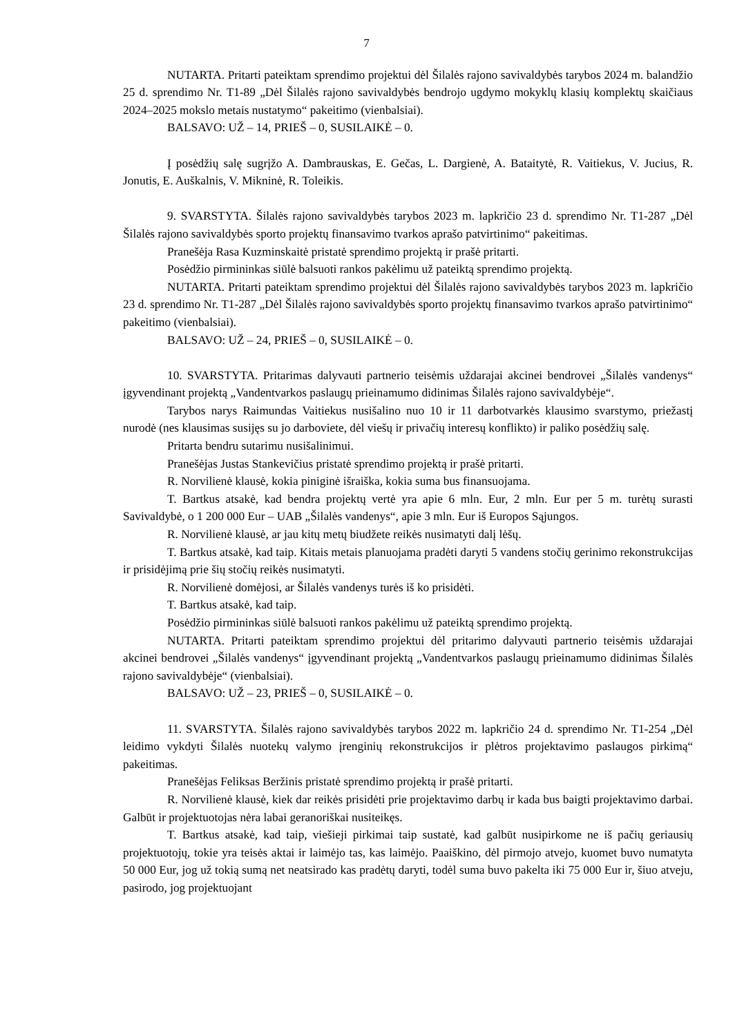7
NUTARTA. Pritarti pateiktam sprendimo projektui dėl Šilalės rajono savivaldybės tarybos 2024 m. balandžio 25 d. sprendimo Nr. T1-89 „Dėl Šilalės rajono savivaldybės bendrojo ugdymo mokyklų klasių komplektų skaičiaus 2024–2025 mokslo metais nustatymo“ pakeitimo (vienbalsiai).
BALSAVO: UŽ – 14, PRIEŠ – 0, SUSILAIKĖ – 0.
Į posėdžių salę sugrįžo A. Dambrauskas, E. Gečas, L. Dargienė, A. Bataitytė, R. Vaitiekus, V. Jucius, R. Jonutis, E. Auškalnis, V. Mikninė, R. Toleikis.
9. SVARSTYTA. Šilalės rajono savivaldybės tarybos 2023 m. lapkričio 23 d. sprendimo Nr. T1-287 „Dėl Šilalės rajono savivaldybės sporto projektų finansavimo tvarkos aprašo patvirtinimo“ pakeitimas.
Pranešėja Rasa Kuzminskaitė pristatė sprendimo projektą ir prašė pritarti.
Posėdžio pirmininkas siūlė balsuoti rankos pakėlimu už pateiktą sprendimo projektą.
NUTARTA. Pritarti pateiktam sprendimo projektui dėl Šilalės rajono savivaldybės tarybos 2023 m. lapkričio 23 d. sprendimo Nr. T1-287 „Dėl Šilalės rajono savivaldybės sporto projektų finansavimo tvarkos aprašo patvirtinimo“ pakeitimo (vienbalsiai).
BALSAVO: UŽ – 24, PRIEŠ – 0, SUSILAIKĖ – 0.
10. SVARSTYTA. Pritarimas dalyvauti partnerio teisėmis uždarajai akcinei bendrovei „Šilalės vandenys“ įgyvendinant projektą „Vandentvarkos paslaugų prieinamumo didinimas Šilalės rajono savivaldybėje“.
Tarybos narys Raimundas Vaitiekus nusišalino nuo 10 ir 11 darbotvarkės klausimo svarstymo, priežastį nurodė (nes klausimas susijęs su jo darboviete, dėl viešų ir privačių interesų konflikto) ir paliko posėdžių salę.
Pritarta bendru sutarimu nusišalinimui.
Pranešėjas Justas Stankevičius pristatė sprendimo projektą ir prašė pritarti.
R. Norvilienė klausė, kokia piniginė išraiška, kokia suma bus finansuojama.
T. Bartkus atsakė, kad bendra projektų vertė yra apie 6 mln. Eur, 2 mln. Eur per 5 m. turėtų surasti Savivaldybė, o 1 200 000 Eur – UAB „Šilalės vandenys“, apie 3 mln. Eur iš Europos Sąjungos.
R. Norvilienė klausė, ar jau kitų metų biudžete reikės nusimatyti dalį lėšų.
T. Bartkus atsakė, kad taip. Kitais metais planuojama pradėti daryti 5 vandens stočių gerinimo rekonstrukcijas ir prisidėjimą prie šių stočių reikės nusimatyti.
R. Norvilienė domėjosi, ar Šilalės vandenys turės iš ko prisidėti.
T. Bartkus atsakė, kad taip.
Posėdžio pirmininkas siūlė balsuoti rankos pakėlimu už pateiktą sprendimo projektą.
NUTARTA. Pritarti pateiktam sprendimo projektui dėl pritarimo dalyvauti partnerio teisėmis uždarajai akcinei bendrovei „Šilalės vandenys“ įgyvendinant projektą „Vandentvarkos paslaugų prieinamumo didinimas Šilalės rajono savivaldybėje“ (vienbalsiai).
BALSAVO: UŽ – 23, PRIEŠ – 0, SUSILAIKĖ – 0.
11. SVARSTYTA. Šilalės rajono savivaldybės tarybos 2022 m. lapkričio 24 d. sprendimo Nr. T1-254 „Dėl leidimo vykdyti Šilalės nuotekų valymo įrenginių rekonstrukcijos ir plėtros projektavimo paslaugos pirkimą“ pakeitimas.
Pranešėjas Feliksas Beržinis pristatė sprendimo projektą ir prašė pritarti.
R. Norvilienė klausė, kiek dar reikės prisidėti prie projektavimo darbų ir kada bus baigti projektavimo darbai. Galbūt ir projektuotojas nėra labai geranoriškai nusiteikęs.
T. Bartkus atsakė, kad taip, viešieji pirkimai taip sustatė, kad galbūt nusipirkome ne iš pačių geriausių projektuotojų, tokie yra teisės aktai ir laimėjo tas, kas laimėjo. Paaiškino, dėl pirmojo atvejo, kuomet buvo numatyta 50 000 Eur, jog už tokią sumą net neatsirado kas pradėtų daryti, todėl suma buvo pakelta iki 75 000 Eur ir, šiuo atveju, pasirodo, jog projektuojant